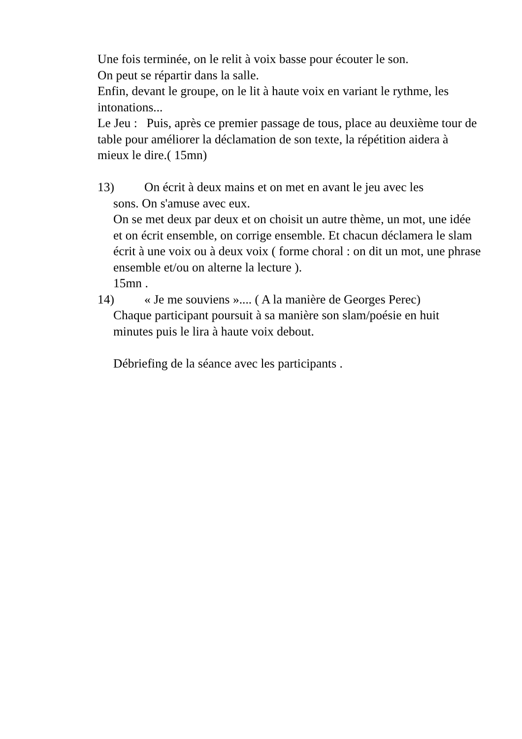Une fois terminée, on le relit à voix basse pour écouter le son.
On peut se répartir dans la salle.
Enfin, devant le groupe, on le lit à haute voix en variant le rythme, les intonations...
Le Jeu : Puis, après ce premier passage de tous, place au deuxième tour de table pour améliorer la déclamation de son texte, la répétition aidera à mieux le dire.( 15mn)
13) On écrit à deux mains et on met en avant le jeu avec les
sons. On s'amuse avec eux.
On se met deux par deux et on choisit un autre thème, un mot, une idée et on écrit ensemble, on corrige ensemble. Et chacun déclamera le slam écrit à une voix ou à deux voix ( forme choral : on dit un mot, une phrase ensemble et/ou on alterne la lecture ).
15mn .
14) « Je me souviens ».... ( A la manière de Georges Perec)
Chaque participant poursuit à sa manière son slam/poésie en huit minutes puis le lira à haute voix debout.
Débriefing de la séance avec les participants .